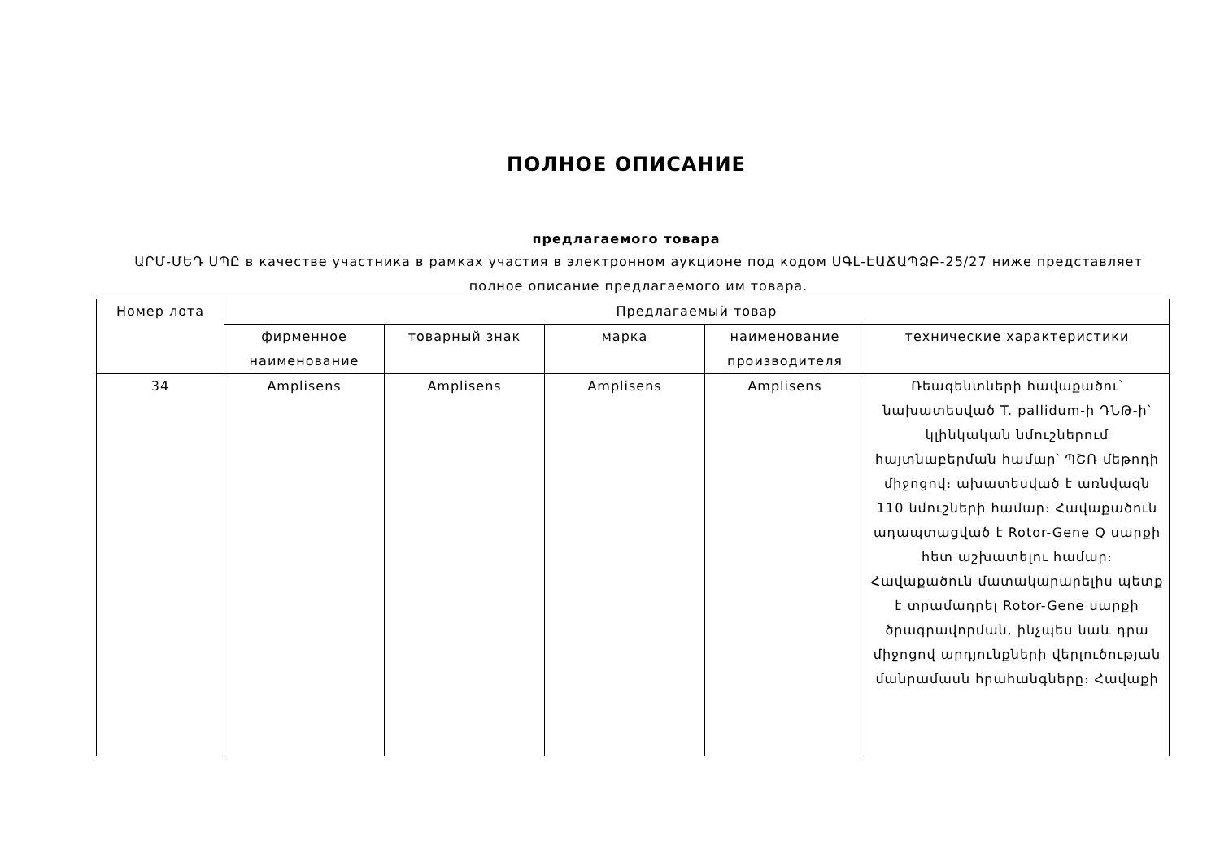ПОЛНОЕ ОПИСАНИЕ
предлагаемого товара
ԱՐՄ-ՄԵԴ ՍՊԸ в качестве участника в рамках участия в электронном аукционе под кодом ՍԳԼ-ԷԱՃԱՊՁԲ-25/27 ниже представляет полное описание предлагаемого им товара.
| Номер лота | Предлагаемый товар | | | | |
| --- | --- | --- | --- | --- | --- |
| | фирменное наименование | товарный знак | марка | наименование производителя | технические характеристики |
| 34 | Amplisens | Amplisens | Amplisens | Amplisens | Ռեագենտների հավաքածու՝ նախատեսված T. pallidum-ի ԴՆԹ-ի՝ կլինկական նմուշներում հայտնաբերման համար՝ ՊՇՌ մեթոդի միջոցով։ ախատեսված է առնվազն 110 նմուշների համար։ Հավաքածուն ադապտացված է Rotor-Gene Q սարքի հետ աշխատելու համար։ Հավաքածուն մատակարարելիս պետք է տրամադրել Rotor-Gene սարքի ծրագրավորման, ինչպես նաև դրա միջոցով արդյունքների վերլուծության մանրամասն հրահանգները։ Հավաքի |